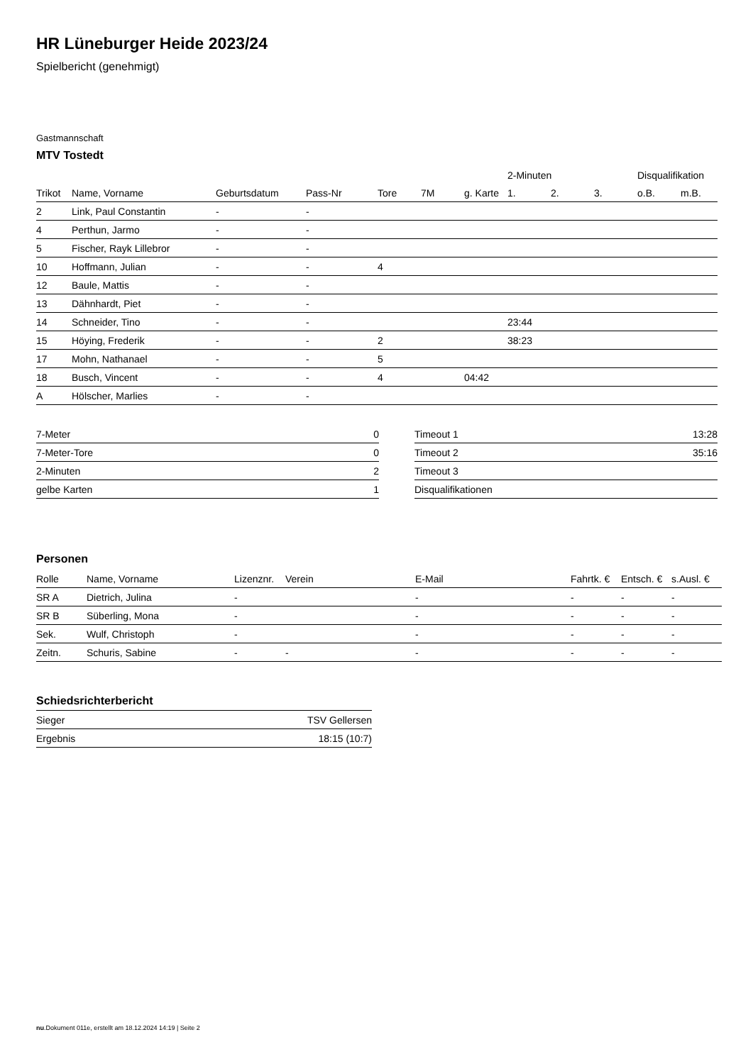HR Lüneburger Heide 2023/24
Spielbericht (genehmigt)
Gastmannschaft
MTV Tostedt
| | | | | | | | 2-Minuten | | | Disqualifikation | |
| Trikot | Name, Vorname | Geburtsdatum | Pass-Nr | Tore | 7M | g. Karte | 1. | 2. | 3. | o.B. | m.B. |
| 2 | Link, Paul Constantin | - | - | | | | | | | | |
| 4 | Perthun, Jarmo | - | - | | | | | | | | |
| 5 | Fischer, Rayk Lillebror | - | - | | | | | | | | |
| 10 | Hoffmann, Julian | - | - | 4 | | | | | | | |
| 12 | Baule, Mattis | - | - | | | | | | | | |
| 13 | Dähnhardt, Piet | - | - | | | | | | | | |
| 14 | Schneider, Tino | - | - | | | | 23:44 | | | | |
| 15 | Höying, Frederik | - | - | 2 | | | 38:23 | | | | |
| 17 | Mohn, Nathanael | - | - | 5 | | | | | | | |
| 18 | Busch, Vincent | - | - | 4 | | 04:42 | | | | | |
| A | Hölscher, Marlies | - | - | | | | | | | | |
| 7-Meter | 0 |
| 7-Meter-Tore | 0 |
| 2-Minuten | 2 |
| gelbe Karten | 1 |
| Timeout 1 | 13:28 |
| Timeout 2 | 35:16 |
| Timeout 3 | |
| Disqualifikationen | |
Personen
| Rolle | Name, Vorname | Lizenznr. | Verein | E-Mail | Fahrtk. € | Entsch. € | s.Ausl. € |
| --- | --- | --- | --- | --- | --- | --- | --- |
| SR A | Dietrich, Julina | - | | - | - | - | - |
| SR B | Süberling, Mona | - | | - | - | - | - |
| Sek. | Wulf, Christoph | - | | - | - | - | - |
| Zeitn. | Schuris, Sabine | - | - | - | - | - | - |
Schiedsrichterbericht
| Sieger | TSV Gellersen |
| Ergebnis | 18:15 (10:7) |
nu.Dokument 011e, erstellt am 18.12.2024 14:19 | Seite 2